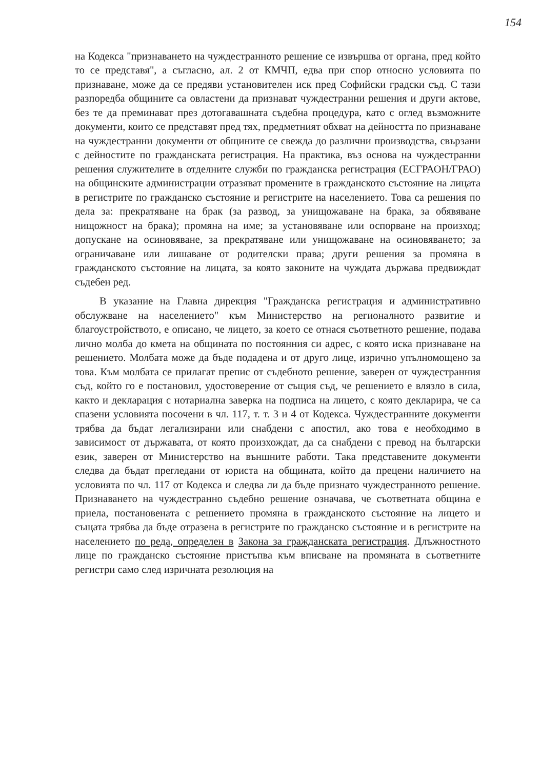154
на Кодекса "признаването на чуждестранното решение се извършва от органа, пред който то се представя", а съгласно, ал. 2 от КМЧП, едва при спор относно условията по признаване, може да се предяви установителен иск пред Софийски градски съд. С тази разпоредба общините са овластени да признават чуждестранни решения и други актове, без те да преминават през дотогавашната съдебна процедура, като с оглед възможните документи, които се представят пред тях, предметният обхват на дейността по признаване на чуждестранни документи от общините се свежда до различни производства, свързани с дейностите по гражданската регистрация. На практика, въз основа на чуждестранни решения служителите в отделните служби по гражданска регистрация (ЕСГРАОН/ГРАО) на общинските администрации отразяват промените в гражданското състояние на лицата в регистрите по гражданско състояние и регистрите на населението. Това са решения по дела за: прекратяване на брак (за развод, за унищожаване на брака, за обявяване нищожност на брака); промяна на име; за установяване или оспорване на произход; допускане на осиновяване, за прекратяване или унищожаване на осиновяването; за ограничаване или лишаване от родителски права; други решения за промяна в гражданското състояние на лицата, за която законите на чуждата държава предвиждат съдебен ред.
В указание на Главна дирекция "Гражданска регистрация и административно обслужване на населението" към Министерство на регионалното развитие и благоустройството, е описано, че лицето, за което се отнася съответното решение, подава лично молба до кмета на общината по постоянния си адрес, с която иска признаване на решението. Молбата може да бъде подадена и от друго лице, изрично упълномощено за това. Към молбата се прилагат препис от съдебното решение, заверен от чуждестранния съд, който го е постановил, удостоверение от същия съд, че решението е влязло в сила, както и декларация с нотариална заверка на подписа на лицето, с която декларира, че са спазени условията посочени в чл. 117, т. т. 3 и 4 от Кодекса. Чуждестранните документи трябва да бъдат легализирани или снабдени с апостил, ако това е необходимо в зависимост от държавата, от която произхождат, да са снабдени с превод на български език, заверен от Министерство на външните работи. Така представените документи следва да бъдат прегледани от юриста на общината, който да прецени наличието на условията по чл. 117 от Кодекса и следва ли да бъде признато чуждестранното решение. Признаването на чуждестранно съдебно решение означава, че съответната община е приела, постановената с решението промяна в гражданското състояние на лицето и същата трябва да бъде отразена в регистрите по гражданско състояние и в регистрите на населението по реда, определен в Закона за гражданската регистрация. Длъжностното лице по гражданско състояние пристъпва към вписване на промяната в съответните регистри само след изричната резолюция на